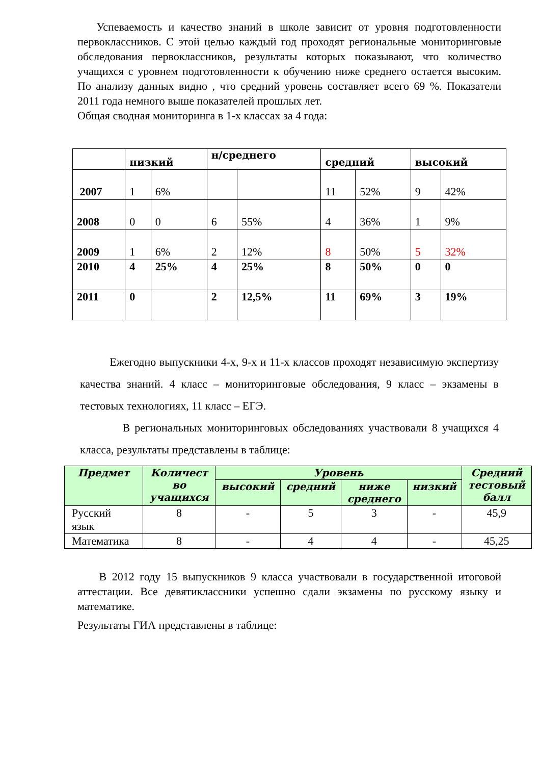Успеваемость и качество знаний в школе зависит от уровня подготовленности первоклассников. С этой целью каждый год проходят региональные мониторинговые обследования первоклассников, результаты которых показывают, что количество учащихся с уровнем подготовленности к обучению ниже среднего остается высоким. По анализу данных видно , что средний уровень составляет всего 69 %. Показатели 2011 года немного выше показателей прошлых лет.
Общая сводная мониторинга в 1-х классах за 4 года:
| | низкий | | н/среднего | | средний | | высокий | |
| 2007 | 1 | 6% | | | 11 | 52% | 9 | 42% |
| 2008 | 0 | 0 | 6 | 55% | 4 | 36% | 1 | 9% |
| 2009 | 1 | 6% | 2 | 12% | 8 | 50% | 5 | 32% |
| 2010 | 4 | 25% | 4 | 25% | 8 | 50% | 0 | 0 |
| 2011 | 0 | | 2 | 12,5% | 11 | 69% | 3 | 19% |
Ежегодно выпускники 4-х, 9-х и 11-х классов проходят независимую экспертизу качества знаний. 4 класс – мониторинговые обследования, 9 класс – экзамены в тестовых технологиях, 11 класс – ЕГЭ.
В региональных мониторинговых обследованиях участвовали 8 учащихся 4 класса, результаты представлены в таблице:
| Предмет | Количест во учащихся | Уровень | | | | Средний тестовый балл |
| --- | --- | --- | --- | --- | --- | --- |
| | | высокий | средний | ниже среднего | низкий | |
| Русский язык | 8 | - | 5 | 3 | - | 45,9 |
| Математика | 8 | - | 4 | 4 | - | 45,25 |
В 2012 году 15 выпускников 9 класса участвовали в государственной итоговой аттестации. Все девятиклассники успешно сдали экзамены по русскому языку и математике.
Результаты ГИА представлены в таблице: